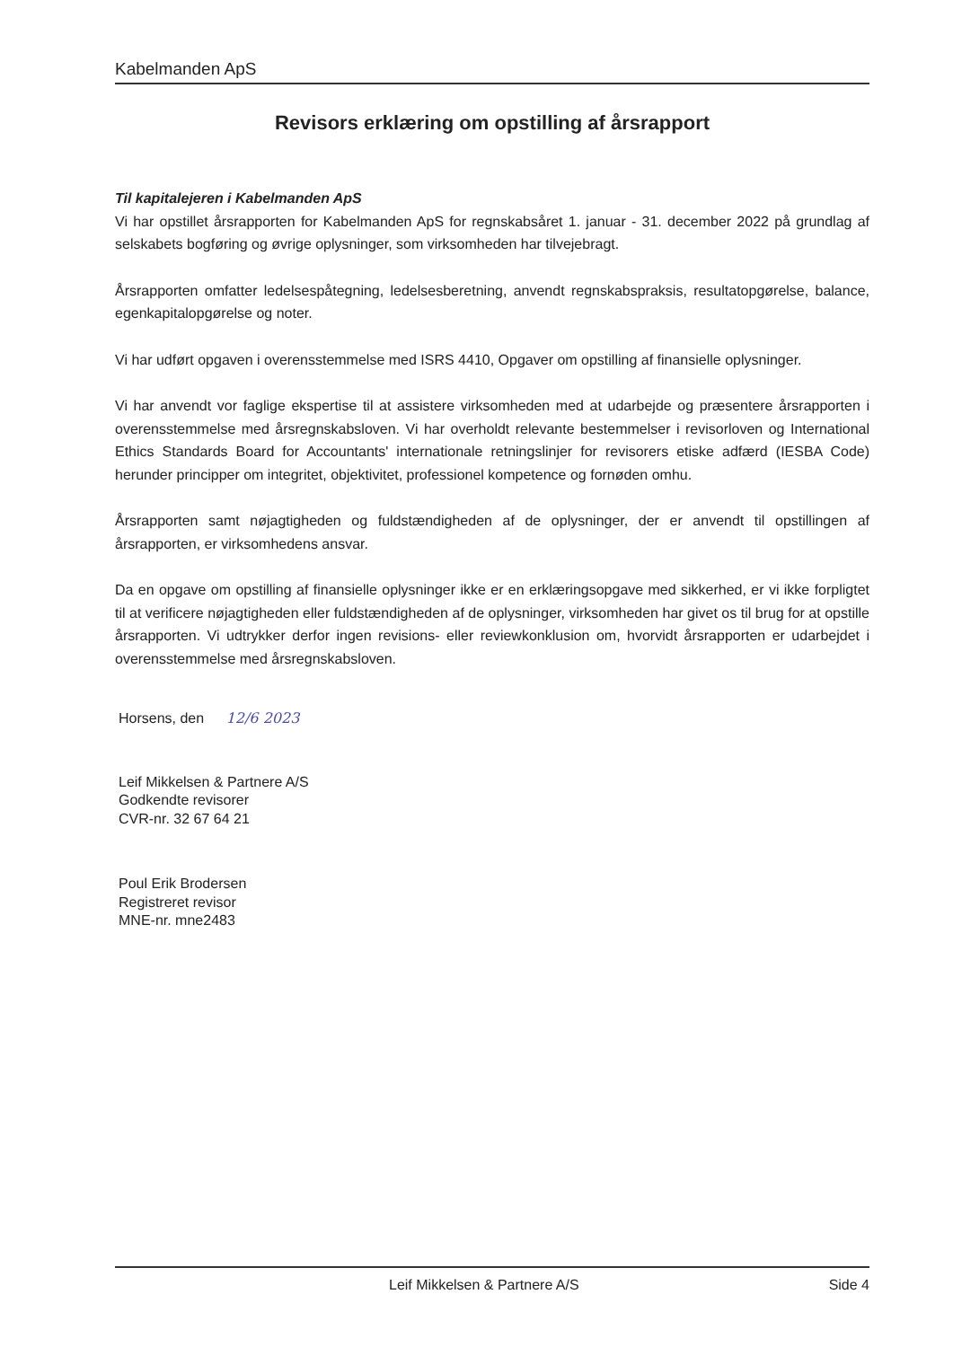Kabelmanden ApS
Revisors erklæring om opstilling af årsrapport
Til kapitalejeren i Kabelmanden ApS
Vi har opstillet årsrapporten for Kabelmanden ApS for regnskabsåret 1. januar - 31. december 2022 på grundlag af selskabets bogføring og øvrige oplysninger, som virksomheden har tilvejebragt.
Årsrapporten omfatter ledelsespåtegning, ledelsesberetning, anvendt regnskabspraksis, resultatopgørelse, balance, egenkapitalopgørelse og noter.
Vi har udført opgaven i overensstemmelse med ISRS 4410, Opgaver om opstilling af finansielle oplysninger.
Vi har anvendt vor faglige ekspertise til at assistere virksomheden med at udarbejde og præsentere årsrapporten i overensstemmelse med årsregnskabsloven. Vi har overholdt relevante bestemmelser i revisorloven og International Ethics Standards Board for Accountants' internationale retningslinjer for revisorers etiske adfærd (IESBA Code) herunder principper om integritet, objektivitet, professionel kompetence og fornøden omhu.
Årsrapporten samt nøjagtigheden og fuldstændigheden af de oplysninger, der er anvendt til opstillingen af årsrapporten, er virksomhedens ansvar.
Da en opgave om opstilling af finansielle oplysninger ikke er en erklæringsopgave med sikkerhed, er vi ikke forpligtet til at verificere nøjagtigheden eller fuldstændigheden af de oplysninger, virksomheden har givet os til brug for at opstille årsrapporten. Vi udtrykker derfor ingen revisions- eller reviewkonklusion om, hvorvidt årsrapporten er udarbejdet i overensstemmelse med årsregnskabsloven.
Horsens, den 12/6 2023
Leif Mikkelsen & Partnere A/S
Godkendte revisorer
CVR-nr. 32 67 64 21
Poul Erik Brodersen
Registreret revisor
MNE-nr. mne2483
Leif Mikkelsen & Partnere A/S Side 4